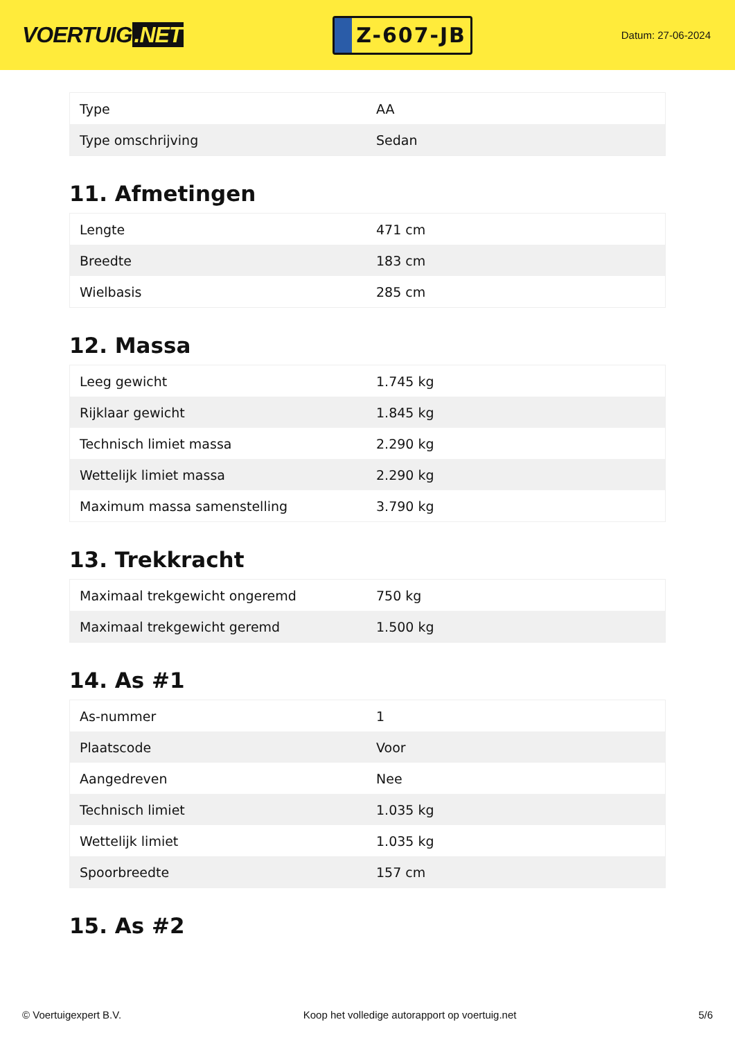VOERTUIG.NET
Z-607-JB
Datum: 27-06-2024
| Type | AA |
| Type omschrijving | Sedan |
11. Afmetingen
| Lengte | 471 cm |
| Breedte | 183 cm |
| Wielbasis | 285 cm |
12. Massa
| Leeg gewicht | 1.745 kg |
| Rijklaar gewicht | 1.845 kg |
| Technisch limiet massa | 2.290 kg |
| Wettelijk limiet massa | 2.290 kg |
| Maximum massa samenstelling | 3.790 kg |
13. Trekkracht
| Maximaal trekgewicht ongeremd | 750 kg |
| Maximaal trekgewicht geremd | 1.500 kg |
14. As #1
| As-nummer | 1 |
| Plaatscode | Voor |
| Aangedreven | Nee |
| Technisch limiet | 1.035 kg |
| Wettelijk limiet | 1.035 kg |
| Spoorbreedte | 157 cm |
15. As #2
© Voertuigexpert B.V. Koop het volledige autorapport op voertuig.net 5/6